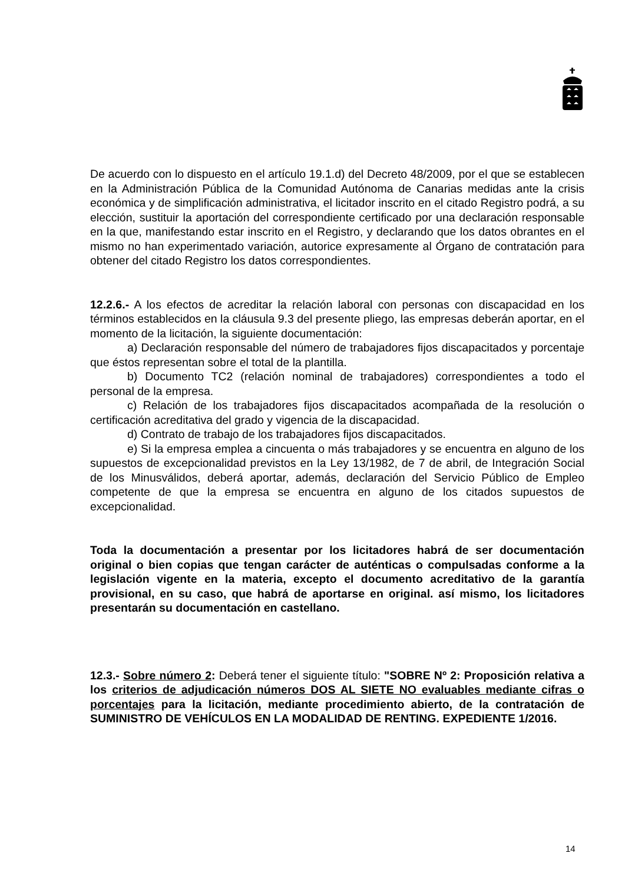De acuerdo con lo dispuesto en el artículo 19.1.d) del Decreto 48/2009, por el que se establecen en la Administración Pública de la Comunidad Autónoma de Canarias medidas ante la crisis económica y de simplificación administrativa, el licitador inscrito en el citado Registro podrá, a su elección, sustituir la aportación del correspondiente certificado por una declaración responsable en la que, manifestando estar inscrito en el Registro, y declarando que los datos obrantes en el mismo no han experimentado variación, autorice expresamente al Órgano de contratación para obtener del citado Registro los datos correspondientes.
12.2.6.- A los efectos de acreditar la relación laboral con personas con discapacidad en los términos establecidos en la cláusula 9.3 del presente pliego, las empresas deberán aportar, en el momento de la licitación, la siguiente documentación:
a) Declaración responsable del número de trabajadores fijos discapacitados y porcentaje que éstos representan sobre el total de la plantilla.
b) Documento TC2 (relación nominal de trabajadores) correspondientes a todo el personal de la empresa.
c) Relación de los trabajadores fijos discapacitados acompañada de la resolución o certificación acreditativa del grado y vigencia de la discapacidad.
d) Contrato de trabajo de los trabajadores fijos discapacitados.
e) Si la empresa emplea a cincuenta o más trabajadores y se encuentra en alguno de los supuestos de excepcionalidad previstos en la Ley 13/1982, de 7 de abril, de Integración Social de los Minusválidos, deberá aportar, además, declaración del Servicio Público de Empleo competente de que la empresa se encuentra en alguno de los citados supuestos de excepcionalidad.
Toda la documentación a presentar por los licitadores habrá de ser documentación original o bien copias que tengan carácter de auténticas o compulsadas conforme a la legislación vigente en la materia, excepto el documento acreditativo de la garantía provisional, en su caso, que habrá de aportarse en original. así mismo, los licitadores presentarán su documentación en castellano.
12.3.- Sobre número 2: Deberá tener el siguiente título: "SOBRE Nº 2: Proposición relativa a los criterios de adjudicación números DOS AL SIETE NO evaluables mediante cifras o porcentajes para la licitación, mediante procedimiento abierto, de la contratación de SUMINISTRO DE VEHÍCULOS EN LA MODALIDAD DE RENTING. EXPEDIENTE 1/2016.
14